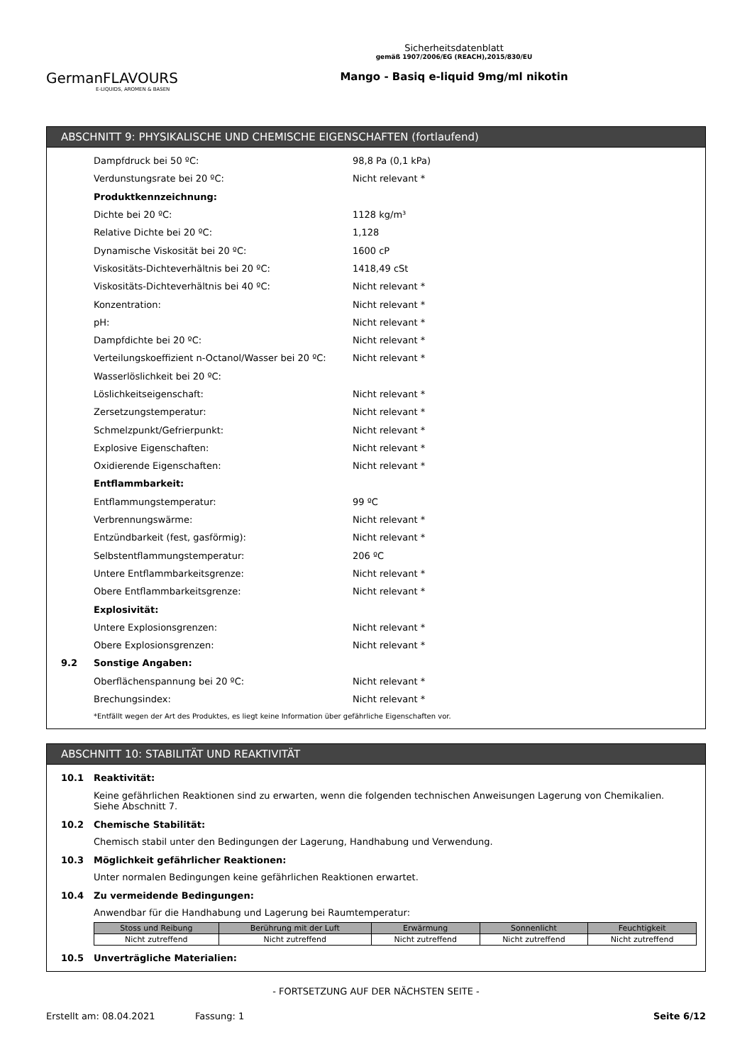GermanFLAVOURS
E-LIQUIDS, AROMEN & BASEN
Sicherheitsdatenblatt
gemäß 1907/2006/EG (REACH),2015/830/EU
Mango - Basiq e-liquid 9mg/ml nikotin
ABSCHNITT 9: PHYSIKALISCHE UND CHEMISCHE EIGENSCHAFTEN (fortlaufend)
Dampfdruck bei 50 ºC: 98,8 Pa (0,1 kPa)
Verdunstungsrate bei 20 ºC: Nicht relevant *
Produktkennzeichnung:
Dichte bei 20 ºC: 1128 kg/m³
Relative Dichte bei 20 ºC: 1,128
Dynamische Viskosität bei 20 ºC: 1600 cP
Viskositäts-Dichteverhältnis bei 20 ºC: 1418,49 cSt
Viskositäts-Dichteverhältnis bei 40 ºC: Nicht relevant *
Konzentration: Nicht relevant *
pH: Nicht relevant *
Dampfdichte bei 20 ºC: Nicht relevant *
Verteilungskoeffizient n-Octanol/Wasser bei 20 ºC: Nicht relevant *
Wasserlöslichkeit bei 20 ºC:
Löslichkeitseigenschaft: Nicht relevant *
Zersetzungstemperatur: Nicht relevant *
Schmelzpunkt/Gefrierpunkt: Nicht relevant *
Explosive Eigenschaften: Nicht relevant *
Oxidierende Eigenschaften: Nicht relevant *
Entflammbarkeit:
Entflammungstemperatur: 99 ºC
Verbrennungswärme: Nicht relevant *
Entzündbarkeit (fest, gasförmig): Nicht relevant *
Selbstentflammungstemperatur: 206 ºC
Untere Entflammbarkeitsgrenze: Nicht relevant *
Obere Entflammbarkeitsgrenze: Nicht relevant *
Explosivität:
Untere Explosionsgrenzen: Nicht relevant *
Obere Explosionsgrenzen: Nicht relevant *
9.2 Sonstige Angaben:
Oberflächenspannung bei 20 ºC: Nicht relevant *
Brechungsindex: Nicht relevant *
*Entfällt wegen der Art des Produktes, es liegt keine Information über gefährliche Eigenschaften vor.
ABSCHNITT 10: STABILITÄT UND REAKTIVITÄT
10.1 Reaktivität:
Keine gefährlichen Reaktionen sind zu erwarten, wenn die folgenden technischen Anweisungen Lagerung von Chemikalien. Siehe Abschnitt 7.
10.2 Chemische Stabilität:
Chemisch stabil unter den Bedingungen der Lagerung, Handhabung und Verwendung.
10.3 Möglichkeit gefährlicher Reaktionen:
Unter normalen Bedingungen keine gefährlichen Reaktionen erwartet.
10.4 Zu vermeidende Bedingungen:
Anwendbar für die Handhabung und Lagerung bei Raumtemperatur:
| Stoss und Reibung | Berührung mit der Luft | Erwärmung | Sonnenlicht | Feuchtigkeit |
| --- | --- | --- | --- | --- |
| Nicht zutreffend | Nicht zutreffend | Nicht zutreffend | Nicht zutreffend | Nicht zutreffend |
10.5 Unverträgliche Materialien:
- FORTSETZUNG AUF DER NÄCHSTEN SEITE -
Erstellt am: 08.04.2021 Fassung: 1 Seite 6/12